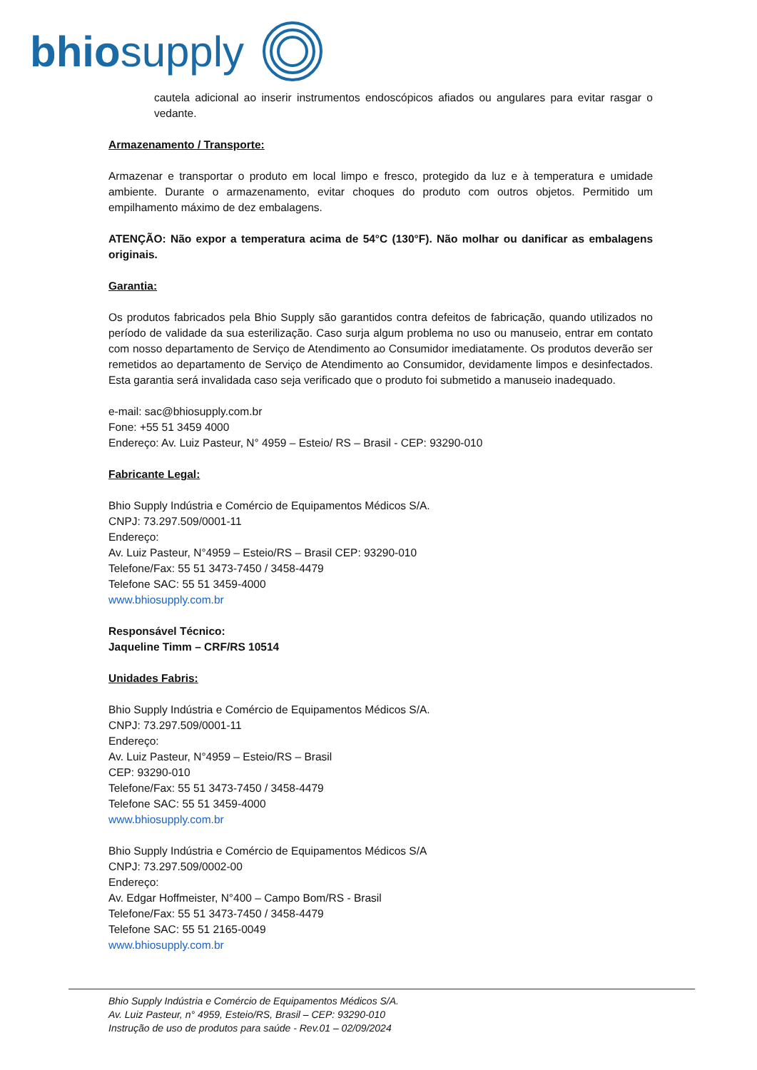bhio supply
cautela adicional ao inserir instrumentos endoscópicos afiados ou angulares para evitar rasgar o vedante.
Armazenamento / Transporte:
Armazenar e transportar o produto em local limpo e fresco, protegido da luz e à temperatura e umidade ambiente. Durante o armazenamento, evitar choques do produto com outros objetos. Permitido um empilhamento máximo de dez embalagens.
ATENÇÃO: Não expor a temperatura acima de 54°C (130°F). Não molhar ou danificar as embalagens originais.
Garantia:
Os produtos fabricados pela Bhio Supply são garantidos contra defeitos de fabricação, quando utilizados no período de validade da sua esterilização. Caso surja algum problema no uso ou manuseio, entrar em contato com nosso departamento de Serviço de Atendimento ao Consumidor imediatamente. Os produtos deverão ser remetidos ao departamento de Serviço de Atendimento ao Consumidor, devidamente limpos e desinfectados. Esta garantia será invalidada caso seja verificado que o produto foi submetido a manuseio inadequado.
e-mail: sac@bhiosupply.com.br
Fone: +55 51 3459 4000
Endereço: Av. Luiz Pasteur, N° 4959 – Esteio/ RS – Brasil - CEP: 93290-010
Fabricante Legal:
Bhio Supply Indústria e Comércio de Equipamentos Médicos S/A.
CNPJ: 73.297.509/0001-11
Endereço:
Av. Luiz Pasteur, N°4959 – Esteio/RS – Brasil CEP: 93290-010
Telefone/Fax: 55 51 3473-7450 / 3458-4479
Telefone SAC: 55 51 3459-4000
www.bhiosupply.com.br
Responsável Técnico:
Jaqueline Timm – CRF/RS 10514
Unidades Fabris:
Bhio Supply Indústria e Comércio de Equipamentos Médicos S/A.
CNPJ: 73.297.509/0001-11
Endereço:
Av. Luiz Pasteur, N°4959 – Esteio/RS – Brasil
CEP: 93290-010
Telefone/Fax: 55 51 3473-7450 / 3458-4479
Telefone SAC: 55 51 3459-4000
www.bhiosupply.com.br
Bhio Supply Indústria e Comércio de Equipamentos Médicos S/A
CNPJ: 73.297.509/0002-00
Endereço:
Av. Edgar Hoffmeister, N°400 – Campo Bom/RS - Brasil
Telefone/Fax: 55 51 3473-7450 / 3458-4479
Telefone SAC: 55 51 2165-0049
www.bhiosupply.com.br
Bhio Supply Indústria e Comércio de Equipamentos Médicos S/A.
Av. Luiz Pasteur, n° 4959, Esteio/RS, Brasil – CEP: 93290-010
Instrução de uso de produtos para saúde - Rev.01 – 02/09/2024